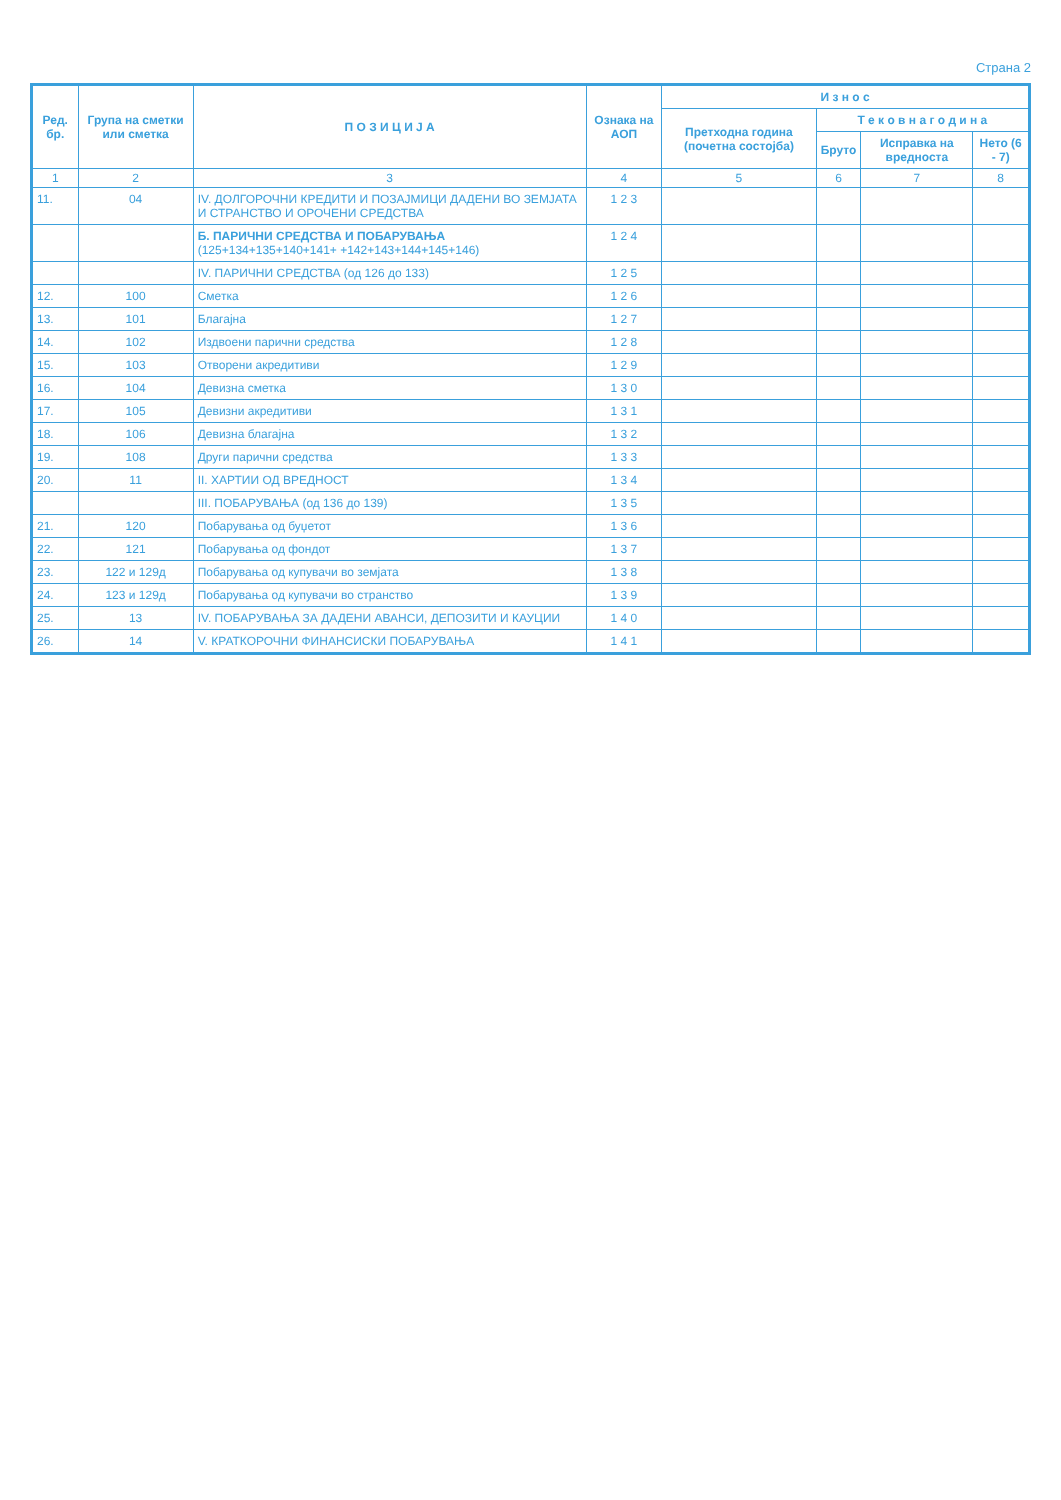Страна 2
| Ред. бр. | Група на сметки или сметка | П О З И Ц И Ј А | Ознака на АОП | И з н о с | | | |
| --- | --- | --- | --- | --- | --- | --- | --- |
| | | | | Претходна година (почетна состојба) | Т е к о в н а г о д и н а | | |
| | | | | | Бруто | Исправка на вредноста | Нето (6 - 7) |
| 1 | 2 | 3 | 4 | 5 | 6 | 7 | 8 |
| 11. | 04 | IV. ДОЛГОРОЧНИ КРЕДИТИ И ПОЗАЈМИЦИ ДАДЕНИ ВО ЗЕМЈАТА И СТРАНСТВО И ОРОЧЕНИ СРЕДСТВА | 1 2 3 | | | | |
| | | Б. ПАРИЧНИ СРЕДСТВА И ПОБАРУВАЊА (125+134+135+140+141+ +142+143+144+145+146) | 1 2 4 | | | | |
| | | IV. ПАРИЧНИ СРЕДСТВА (од 126 до 133) | 1 2 5 | | | | |
| 12. | 100 | Сметка | 1 2 6 | | | | |
| 13. | 101 | Благајна | 1 2 7 | | | | |
| 14. | 102 | Издвоени парични средства | 1 2 8 | | | | |
| 15. | 103 | Отворени акредитиви | 1 2 9 | | | | |
| 16. | 104 | Девизна сметка | 1 3 0 | | | | |
| 17. | 105 | Девизни акредитиви | 1 3 1 | | | | |
| 18. | 106 | Девизна благајна | 1 3 2 | | | | |
| 19. | 108 | Други парични средства | 1 3 3 | | | | |
| 20. | 11 | II. ХАРТИИ ОД ВРЕДНОСТ | 1 3 4 | | | | |
| | | III. ПОБАРУВАЊА (од 136 до 139) | 1 3 5 | | | | |
| 21. | 120 | Побарувања од буџетот | 1 3 6 | | | | |
| 22. | 121 | Побарувања од фондот | 1 3 7 | | | | |
| 23. | 122 и 129д | Побарувања од купувачи во земјата | 1 3 8 | | | | |
| 24. | 123 и 129д | Побарувања од купувачи во странство | 1 3 9 | | | | |
| 25. | 13 | IV. ПОБАРУВАЊА ЗА ДАДЕНИ АВАНСИ, ДЕПОЗИТИ И КАУЦИИ | 1 4 0 | | | | |
| 26. | 14 | V. КРАТКОРОЧНИ ФИНАНСИСКИ ПОБАРУВАЊА | 1 4 1 | | | | |